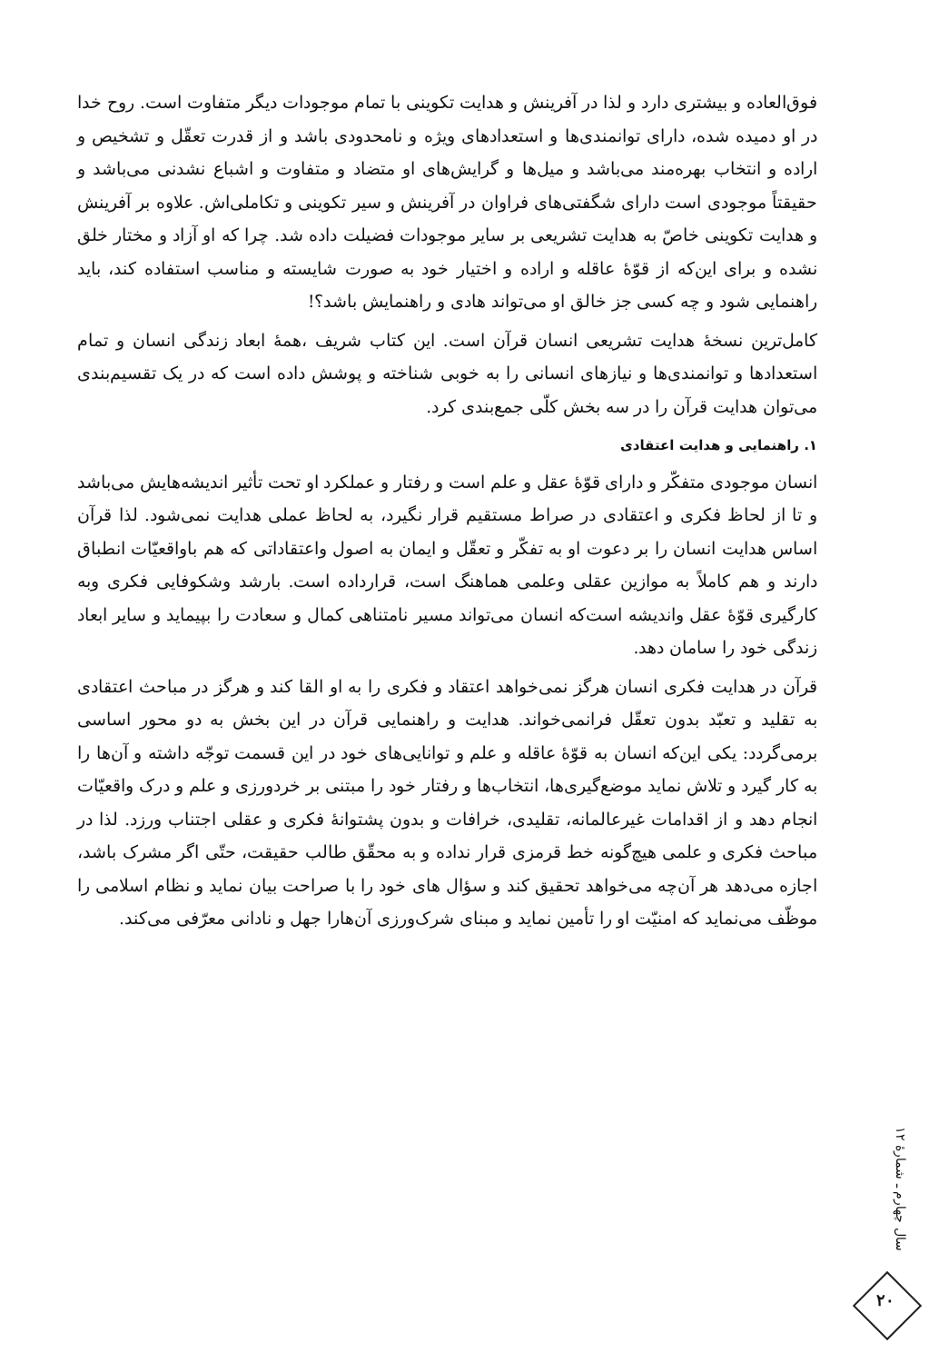فوق‌العاده و بیشتری دارد و لذا در آفرینش و هدایت تکوینی با تمام موجودات دیگر متفاوت است. روح خدا در او دمیده شده، دارای توانمندی‌ها و استعدادهای ویژه و نامحدودی باشد و از قدرت تعقّل و تشخیص و اراده و انتخاب بهره‌مند می‌باشد و میل‌ها و گرایش‌های او متضاد و متفاوت و اشباع نشدنی می‌باشد و حقیقتاً موجودی است دارای شگفتی‌های فراوان در آفرینش و سیر تکوینی و تکاملی‌اش. علاوه بر آفرینش و هدایت تکوینی خاصّ به هدایت تشریعی بر سایر موجودات فضیلت داده شد. چرا که او آزاد و مختار خلق نشده و برای این‌که از قوّهٔ عاقله و اراده و اختیار خود به صورت شایسته و مناسب استفاده کند، باید راهنمایی شود و چه کسی جز خالق او می‌تواند هادی و راهنمایش باشد؟!
کامل‌ترین نسخهٔ هدایت تشریعی انسان قرآن است. این کتاب شریف ،همهٔ ابعاد زندگی انسان و تمام استعدادها و توانمندی‌ها و نیازهای انسانی را به خوبی شناخته و پوشش داده است که در یک تقسیم‌بندی می‌توان هدایت قرآن را در سه بخش کلّی جمع‌بندی کرد.
۱. راهنمایی و هدایت اعتقادی
انسان موجودی متفکّر و دارای قوّهٔ عقل و علم است و رفتار و عملکرد او تحت تأثیر اندیشه‌هایش می‌باشد و تا از لحاظ فکری و اعتقادی در صراط مستقیم قرار نگیرد، به لحاظ عملی هدایت نمی‌شود. لذا قرآن اساس هدایت انسان را بر دعوت او به تفکّر و تعقّل و ایمان به اصول واعتقاداتی که هم باواقعیّات انطباق دارند و هم کاملاً به موازین عقلی وعلمی هماهنگ است، قرارداده است. بارشد وشکوفایی فکری وبه کارگیری قوّهٔ عقل واندیشه است‌که انسان می‌تواند مسیر نامتناهی کمال و سعادت را بپیماید و سایر ابعاد زندگی خود را سامان دهد.
قرآن در هدایت فکری انسان هرگز نمی‌خواهد اعتقاد و فکری را به او القا کند و هرگز در مباحث اعتقادی به تقلید و تعبّد بدون تعقّل فرانمی‌خواند. هدایت و راهنمایی قرآن در این بخش به دو محور اساسی برمی‌گردد: یکی این‌که انسان به قوّهٔ عاقله و علم و توانایی‌های خود در این قسمت توجّه داشته و آن‌ها را به کار گیرد و تلاش نماید موضع‌گیری‌ها، انتخاب‌ها و رفتار خود را مبتنی بر خردورزی و علم و درک واقعیّات انجام دهد و از اقدامات غیرعالمانه، تقلیدی، خرافات و بدون پشتوانهٔ فکری و عقلی اجتناب ورزد. لذا در مباحث فکری و علمی هیچ‌گونه خط قرمزی قرار نداده و به محقّق طالب حقیقت، حتّی اگر مشرک باشد، اجازه می‌دهد هر آن‌چه می‌خواهد تحقیق کند و سؤال های خود را با صراحت بیان نماید و نظام اسلامی را موظّف می‌نماید که امنیّت او را تأمین نماید و مبنای شرک‌ورزی آن‌هارا جهل و نادانی معرّفی می‌کند.
سال چهارم ـ شمارهٔ ۱۲
۲۰